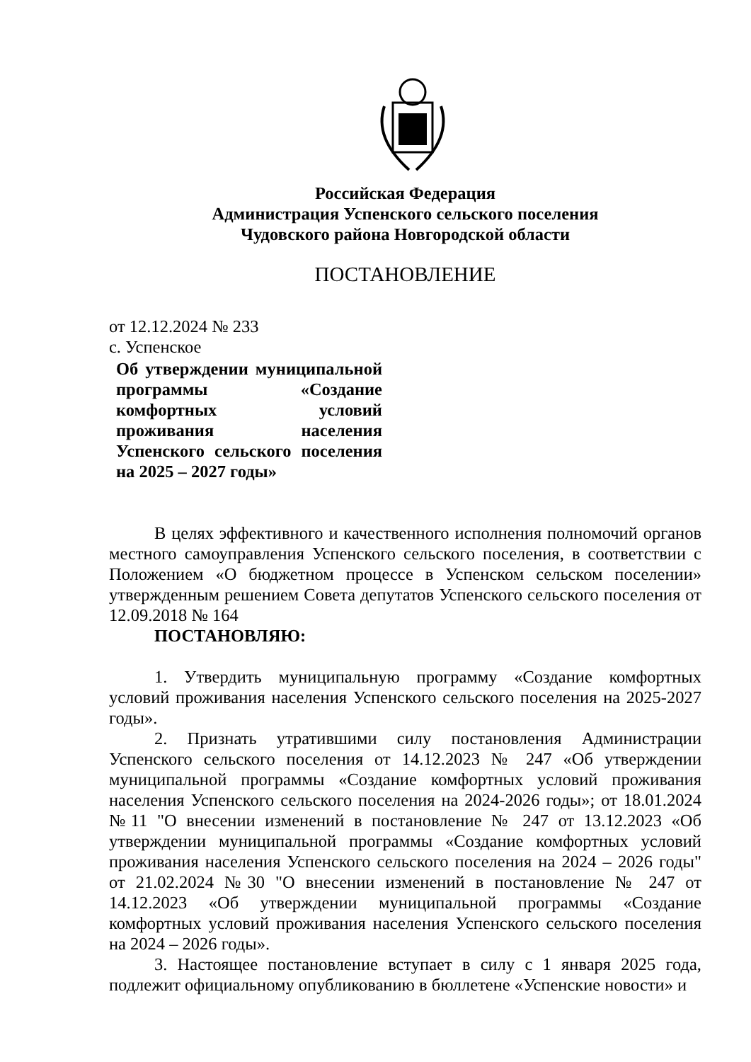Российская Федерация
Администрация Успенского сельского поселения
Чудовского района Новгородской области
ПОСТАНОВЛЕНИЕ
от 12.12.2024 № 233
с. Успенское
Об утверждении муниципальной программы «Создание комфортных условий проживания населения Успенского сельского поселения на 2025 – 2027 годы»
В целях эффективного и качественного исполнения полномочий органов местного самоуправления Успенского сельского поселения, в соответствии с Положением «О бюджетном процессе в Успенском сельском поселении» утвержденным решением Совета депутатов Успенского сельского поселения от 12.09.2018 № 164
ПОСТАНОВЛЯЮ:
1. Утвердить муниципальную программу «Создание комфортных условий проживания населения Успенского сельского поселения на 2025-2027 годы».
2. Признать утратившими силу постановления Администрации Успенского сельского поселения от 14.12.2023 № 247 «Об утверждении муниципальной программы «Создание комфортных условий проживания населения Успенского сельского поселения на 2024-2026 годы»; от 18.01.2024 №11 "О внесении изменений в постановление № 247 от 13.12.2023 «Об утверждении муниципальной программы «Создание комфортных условий проживания населения Успенского сельского поселения на 2024 – 2026 годы" от 21.02.2024 №30 "О внесении изменений в постановление № 247 от 14.12.2023 «Об утверждении муниципальной программы «Создание комфортных условий проживания населения Успенского сельского поселения на 2024 – 2026 годы».
3. Настоящее постановление вступает в силу с 1 января 2025 года, подлежит официальному опубликованию в бюллетене «Успенские новости» и